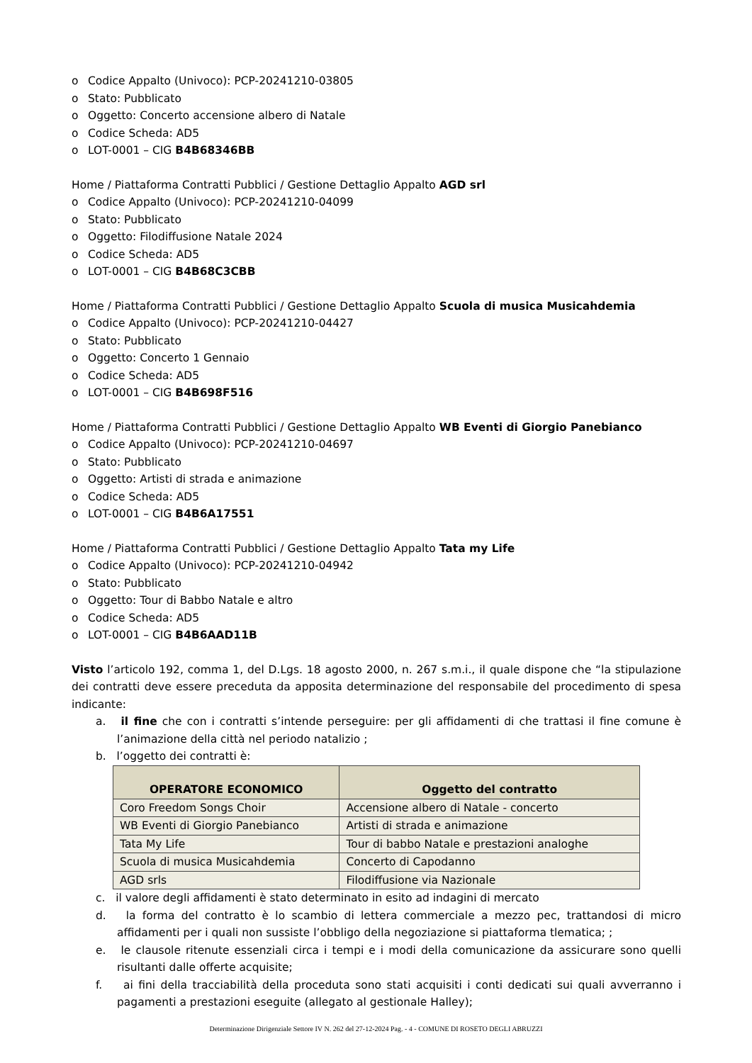o Codice Appalto (Univoco): PCP-20241210-03805
o Stato: Pubblicato
o Oggetto: Concerto accensione albero di Natale
o Codice Scheda: AD5
o LOT-0001 – CIG B4B68346BB
Home / Piattaforma Contratti Pubblici / Gestione Dettaglio Appalto AGD srl
o Codice Appalto (Univoco): PCP-20241210-04099
o Stato: Pubblicato
o Oggetto: Filodiffusione Natale 2024
o Codice Scheda: AD5
o LOT-0001 – CIG B4B68C3CBB
Home / Piattaforma Contratti Pubblici / Gestione Dettaglio Appalto Scuola di musica Musicahdemia
o Codice Appalto (Univoco): PCP-20241210-04427
o Stato: Pubblicato
o Oggetto: Concerto 1 Gennaio
o Codice Scheda: AD5
o LOT-0001 – CIG B4B698F516
Home / Piattaforma Contratti Pubblici / Gestione Dettaglio Appalto WB Eventi di Giorgio Panebianco
o Codice Appalto (Univoco): PCP-20241210-04697
o Stato: Pubblicato
o Oggetto: Artisti di strada e animazione
o Codice Scheda: AD5
o LOT-0001 – CIG B4B6A17551
Home / Piattaforma Contratti Pubblici / Gestione Dettaglio Appalto Tata my Life
o Codice Appalto (Univoco): PCP-20241210-04942
o Stato: Pubblicato
o Oggetto: Tour di Babbo Natale e altro
o Codice Scheda: AD5
o LOT-0001 – CIG B4B6AAD11B
Visto l’articolo 192, comma 1, del D.Lgs. 18 agosto 2000, n. 267 s.m.i., il quale dispone che “la stipulazione dei contratti deve essere preceduta da apposita determinazione del responsabile del procedimento di spesa indicante:
a. il fine che con i contratti s’intende perseguire: per gli affidamenti di che trattasi il fine comune è l’animazione della città nel periodo natalizio ;
b. l’oggetto dei contratti è:
| OPERATORE ECONOMICO | Oggetto del contratto |
| --- | --- |
| Coro Freedom Songs Choir | Accensione albero di Natale - concerto |
| WB Eventi di Giorgio Panebianco | Artisti di strada e animazione |
| Tata My Life | Tour di babbo Natale e prestazioni analoghe |
| Scuola di musica Musicahdemia | Concerto di Capodanno |
| AGD srls | Filodiffusione via Nazionale |
c. il valore degli affidamenti è stato determinato in esito ad indagini di mercato
d. la forma del contratto è lo scambio di lettera commerciale a mezzo pec, trattandosi di micro affidamenti per i quali non sussiste l’obbligo della negoziazione si piattaforma tlematica; ;
e. le clausole ritenute essenziali circa i tempi e i modi della comunicazione da assicurare sono quelli risultanti dalle offerte acquisite;
f. ai fini della tracciabilità della proceduta sono stati acquisiti i conti dedicati sui quali avverranno i pagamenti a prestazioni eseguite (allegato al gestionale Halley);
Determinazione Dirigenziale Settore IV N. 262 del 27-12-2024 Pag. - 4 - COMUNE DI ROSETO DEGLI ABRUZZI